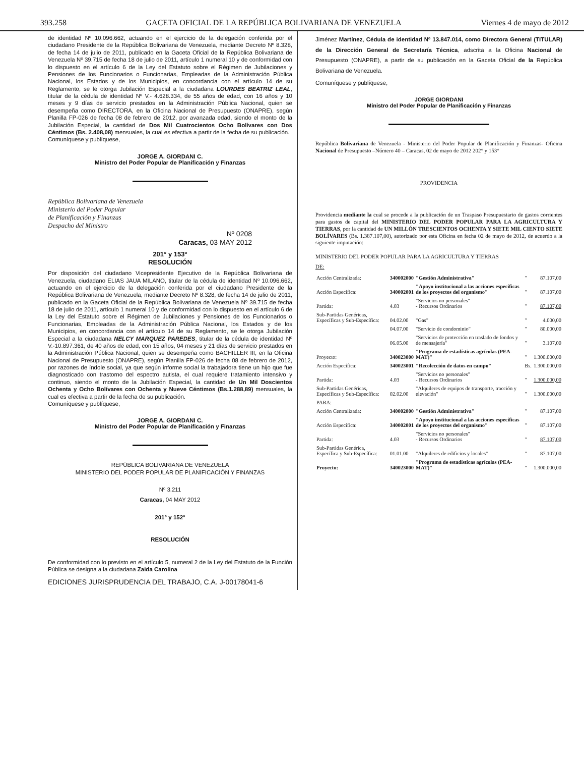393.258 GACETA OFICIAL DE LA REPÚBLICA BOLIVARIANA DE VENEZUELA Viernes 4 de mayo de 2012
de identidad Nº 10.096.662, actuando en el ejercicio de la delegación conferida por el ciudadano Presidente de la República Bolivariana de Venezuela, mediante Decreto Nº 8.328, de fecha 14 de julio de 2011, publicado en la Gaceta Oficial de la República Bolivariana de Venezuela Nº 39.715 de fecha 18 de julio de 2011, artículo 1 numeral 10 y de conformidad con lo dispuesto en el artículo 6 de la Ley del Estatuto sobre el Régimen de Jubilaciones y Pensiones de los Funcionarios o Funcionarias, Empleadas de la Administración Pública Nacional, los Estados y de los Municipios, en concordancia con el artículo 14 de su Reglamento, se le otorga Jubilación Especial a la ciudadana LOURDES BEATRIZ LEAL, titular de la cédula de identidad Nº V.- 4.628.334, de 55 años de edad, con 16 años y 10 meses y 9 días de servicio prestados en la Administración Pública Nacional, quien se desempeña como DIRECTORA, en la Oficina Nacional de Presupuesto (ONAPRE), según Planilla FP-026 de fecha 08 de febrero de 2012, por avanzada edad, siendo el monto de la Jubilación Especial, la cantidad de Dos Mil Cuatrocientos Ocho Bolívares con Dos Céntimos (Bs. 2.408,08) mensuales, la cual es efectiva a partir de la fecha de su publicación.
Comuníquese y publíquese,
JORGE A. GIORDANI C.
Ministro del Poder Popular de Planificación y Finanzas
República Bolivariana de Venezuela
Ministerio del Poder Popular
de Planificación y Finanzas
Despacho del Ministro
Nº 0208
Caracas, 03 MAY 2012
201° y 153°
RESOLUCIÓN
Por disposición del ciudadano Vicepresidente Ejecutivo de la República Bolivariana de Venezuela, ciudadano ELIAS JAUA MILANO, titular de la cédula de identidad Nº 10.096.662, actuando en el ejercicio de la delegación conferida por el ciudadano Presidente de la República Bolivariana de Venezuela, mediante Decreto Nº 8.328, de fecha 14 de julio de 2011, publicado en la Gaceta Oficial de la República Bolivariana de Venezuela Nº 39.715 de fecha 18 de julio de 2011, artículo 1 numeral 10 y de conformidad con lo dispuesto en el artículo 6 de la Ley del Estatuto sobre el Régimen de Jubilaciones y Pensiones de los Funcionarios o Funcionarias, Empleadas de la Administración Pública Nacional, los Estados y de los Municipios, en concordancia con el artículo 14 de su Reglamento, se le otorga Jubilación Especial a la ciudadana NELCY MARQUEZ PAREDES, titular de la cédula de identidad Nº V.-10.897.361, de 40 años de edad, con 15 años, 04 meses y 21 días de servicio prestados en la Administración Pública Nacional, quien se desempeña como BACHILLER III, en la Oficina Nacional de Presupuesto (ONAPRE), según Planilla FP-026 de fecha 08 de febrero de 2012, por razones de índole social, ya que según informe social la trabajadora tiene un hijo que fue diagnosticado con trastorno del espectro autista, el cual requiere tratamiento intensivo y continuo, siendo el monto de la Jubilación Especial, la cantidad de Un Mil Doscientos Ochenta y Ocho Bolívares con Ochenta y Nueve Céntimos (Bs.1.288,89) mensuales, la cual es efectiva a partir de la fecha de su publicación.
Comuníquese y publíquese,
JORGE A. GIORDANI C.
Ministro del Poder Popular de Planificación y Finanzas
REPÚBLICA BOLIVARIANA DE VENEZUELA
MINISTERIO DEL PODER POPULAR DE PLANIFICACIÓN Y FINANZAS
Nº 3.211
Caracas, 04 MAY 2012
201° y 152°
RESOLUCIÓN
De conformidad con lo previsto en el artículo 5, numeral 2 de la Ley del Estatuto de la Función Pública se designa a la ciudadana Zaida Carolina
EDICIONES JURISPRUDENCIA DEL TRABAJO, C.A. J-00178041-6
Jiménez Martínez, Cédula de identidad Nº 13.847.014, como Directora General (TITULAR) de la Dirección General de Secretaría Técnica, adscrita a la Oficina Nacional de Presupuesto (ONAPRE), a partir de su publicación en la Gaceta Oficial de la República Bolivariana de Venezuela.
Comuníquese y publíquese,
JORGE GIORDANI
Ministro del Poder Popular de Planificación y Finanzas
República Bolivariana de Venezuela - Ministerio del Poder Popular de Planificación y Finanzas- Oficina Nacional de Presupuesto –Número 40 – Caracas, 02 de mayo de 2012 202° y 153°
PROVIDENCIA
Providencia mediante la cual se procede a la publicación de un Traspaso Presupuestario de gastos corrientes para gastos de capital del MINISTERIO DEL PODER POPULAR PARA LA AGRICULTURA Y TIERRAS, por la cantidad de UN MILLÓN TRESCIENTOS OCHENTA Y SIETE MIL CIENTO SIETE BOLÍVARES (Bs. 1.387.107,00), autorizado por esta Oficina en fecha 02 de mayo de 2012, de acuerdo a la siguiente imputación:
MINISTERIO DEL PODER POPULAR PARA LA AGRICULTURA Y TIERRAS
DE:
| Acción Centralizada: | 340002000 | "Gestión Administrativa" | " | 87.107,00 |
| Acción Específica: | 340002001 | "Apoyo institucional a las acciones específicas de los proyectos del organismo" | " | 87.107,00 |
| Partida: | 4.03 | "Servicios no personales" - Recursos Ordinarios | " | 87.107,00 |
| Sub-Partidas Genéricas, Específicas y Sub-Específica: | 04.02.00 | "Gas" | " | 4.000,00 |
| | 04.07.00 | "Servicio de condominio" | " | 80.000,00 |
| | 06.05.00 | "Servicios de protección en traslado de fondos y de mensajería" | " | 3.107,00 |
| Proyecto: | 340023000 | "Programa de estadísticas agrícolas (PEA-MAT)" | " | 1.300.000,00 |
| Acción Específica: | 340023001 | "Recolección de datos en campo" | Bs. | 1.300.000,00 |
| Partida: | 4.03 | "Servicios no personales" - Recursos Ordinarios | " | 1.300.000,00 |
| Sub-Partidas Genéricas, Específicas y Sub-Específica: | 02.02.00 | "Alquileres de equipos de transporte, tracción y elevación" | " | 1.300.000,00 |
| PARA: | | | | |
| Acción Centralizada: | 340002000 | "Gestión Administrativa" | " | 87.107,00 |
| Acción Específica: | 340002001 | "Apoyo institucional a las acciones específicas de los proyectos del organismo" | " | 87.107,00 |
| Partida: | 4.03 | "Servicios no personales" - Recursos Ordinarios | " | 87.107,00 |
| Sub-Partidas Genérica, Específica y Sub-Específica: | 01.01.00 | "Alquileres de edificios y locales" | " | 87.107,00 |
| Proyecto: | 340023000 | "Programa de estadísticas agrícolas (PEA-MAT)" | " | 1.300.000,00 |